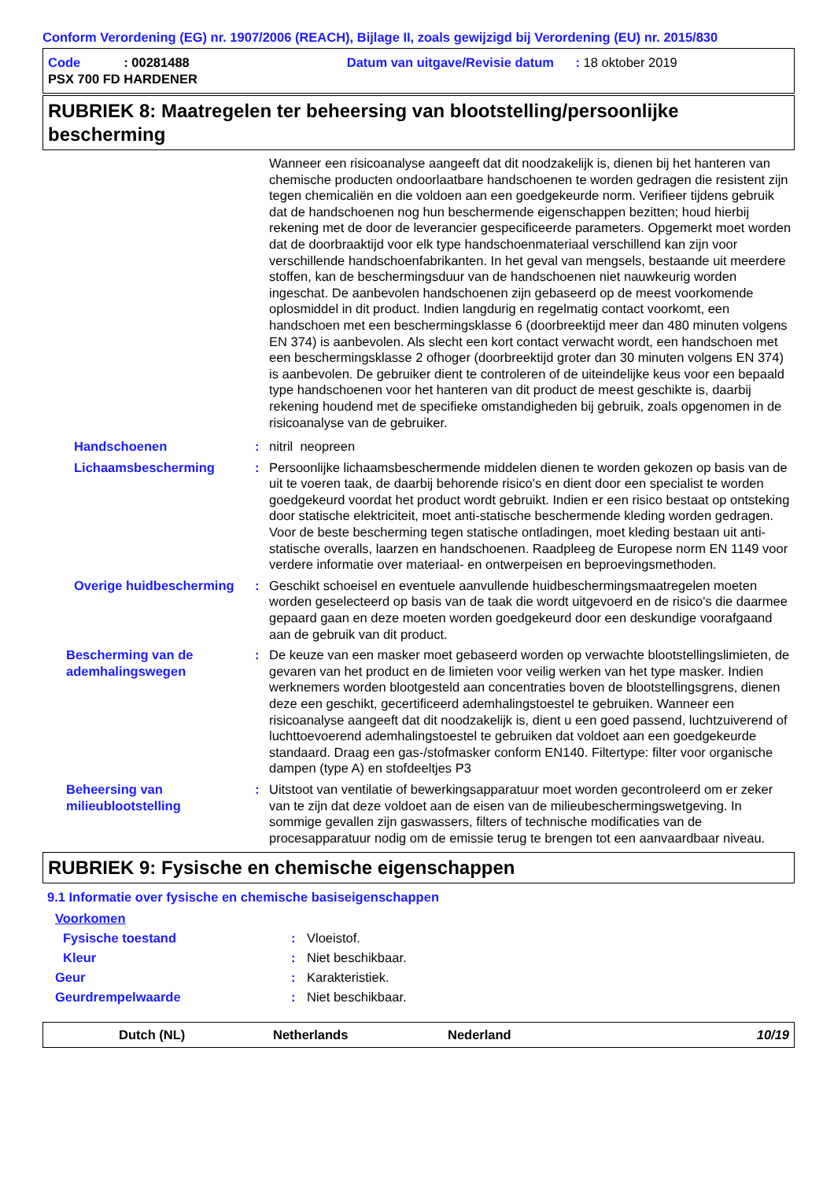Conform Verordening (EG) nr. 1907/2006 (REACH), Bijlage II, zoals gewijzigd bij Verordening (EU) nr. 2015/830
Code : 00281488 Datum van uitgave/Revisie datum : 18 oktober 2019
PSX 700 FD HARDENER
RUBRIEK 8: Maatregelen ter beheersing van blootstelling/persoonlijke bescherming
Wanneer een risicoanalyse aangeeft dat dit noodzakelijk is, dienen bij het hanteren van chemische producten ondoorlaatbare handschoenen te worden gedragen die resistent zijn tegen chemicaliën en die voldoen aan een goedgekeurde norm. Verifieer tijdens gebruik dat de handschoenen nog hun beschermende eigenschappen bezitten; houd hierbij rekening met de door de leverancier gespecificeerde parameters. Opgemerkt moet worden dat de doorbraaktijd voor elk type handschoenmateriaal verschillend kan zijn voor verschillende handschoenfabrikanten. In het geval van mengsels, bestaande uit meerdere stoffen, kan de beschermingsduur van de handschoenen niet nauwkeurig worden ingeschat. De aanbevolen handschoenen zijn gebaseerd op de meest voorkomende oplosmiddel in dit product. Indien langdurig en regelmatig contact voorkomt, een handschoen met een beschermingsklasse 6 (doorbreektijd meer dan 480 minuten volgens EN 374) is aanbevolen. Als slecht een kort contact verwacht wordt, een handschoen met een beschermingsklasse 2 ofhoger (doorbreektijd groter dan 30 minuten volgens EN 374) is aanbevolen. De gebruiker dient te controleren of de uiteindelijke keus voor een bepaald type handschoenen voor het hanteren van dit product de meest geschikte is, daarbij rekening houdend met de specifieke omstandigheden bij gebruik, zoals opgenomen in de risicoanalyse van de gebruiker.
Handschoenen : nitril neopreen
Lichaamsbescherming : Persoonlijke lichaamsbeschermende middelen dienen te worden gekozen op basis van de uit te voeren taak, de daarbij behorende risico's en dient door een specialist te worden goedgekeurd voordat het product wordt gebruikt. Indien er een risico bestaat op ontsteking door statische elektriciteit, moet anti-statische beschermende kleding worden gedragen. Voor de beste bescherming tegen statische ontladingen, moet kleding bestaan uit anti-statische overalls, laarzen en handschoenen. Raadpleeg de Europese norm EN 1149 voor verdere informatie over materiaal- en ontwerpeisen en beproevingsmethoden.
Overige huidbescherming : Geschikt schoeisel en eventuele aanvullende huidbeschermingsmaatregelen moeten worden geselecteerd op basis van de taak die wordt uitgevoerd en de risico's die daarmee gepaard gaan en deze moeten worden goedgekeurd door een deskundige voorafgaand aan de gebruik van dit product.
Bescherming van de ademhalingswegen
: De keuze van een masker moet gebaseerd worden op verwachte blootstellingslimieten, de gevaren van het product en de limieten voor veilig werken van het type masker. Indien werknemers worden blootgesteld aan concentraties boven de blootstellingsgrens, dienen deze een geschikt, gecertificeerd ademhalingstoestel te gebruiken. Wanneer een risicoanalyse aangeeft dat dit noodzakelijk is, dient u een goed passend, luchtzuiverend of luchttoevoerend ademhalingstoestel te gebruiken dat voldoet aan een goedgekeurde standaard. Draag een gas-/stofmasker conform EN140. Filtertype: filter voor organische dampen (type A) en stofdeeltjes P3
Beheersing van milieublootstelling
: Uitstoot van ventilatie of bewerkingsapparatuur moet worden gecontroleerd om er zeker van te zijn dat deze voldoet aan de eisen van de milieubeschermingswetgeving. In sommige gevallen zijn gaswassers, filters of technische modificaties van de procesapparatuur nodig om de emissie terug te brengen tot een aanvaardbaar niveau.
RUBRIEK 9: Fysische en chemische eigenschappen
9.1 Informatie over fysische en chemische basiseigenschappen
Voorkomen
Fysische toestand : Vloeistof.
Kleur : Niet beschikbaar.
Geur : Karakteristiek.
Geurdrempelwaarde : Niet beschikbaar.
Dutch (NL) Netherlands Nederland 10/19